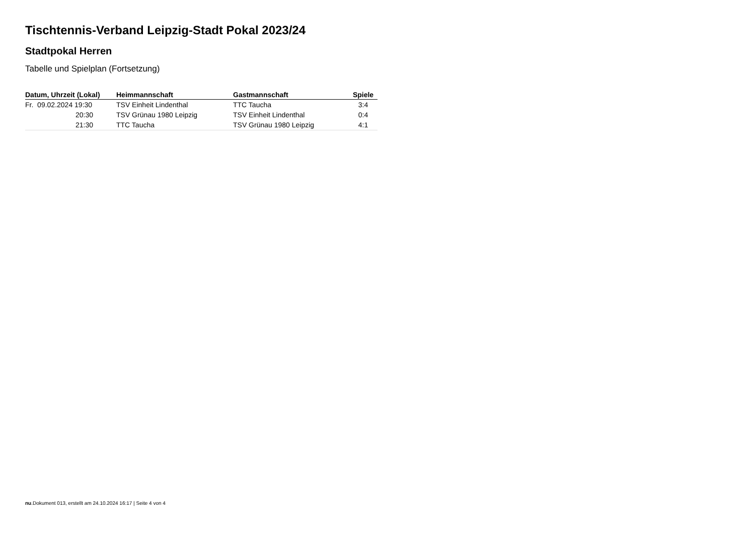Tischtennis-Verband Leipzig-Stadt Pokal 2023/24
Stadtpokal Herren
Tabelle und Spielplan (Fortsetzung)
| Datum, Uhrzeit (Lokal) | Heimmannschaft | Gastmannschaft | Spiele |
| --- | --- | --- | --- |
| Fr. 09.02.2024 19:30 | TSV Einheit Lindenthal | TTC Taucha | 3:4 |
| 20:30 | TSV Grünau 1980 Leipzig | TSV Einheit Lindenthal | 0:4 |
| 21:30 | TTC Taucha | TSV Grünau 1980 Leipzig | 4:1 |
nu.Dokument 013, erstellt am 24.10.2024 16:17 | Seite 4 von 4